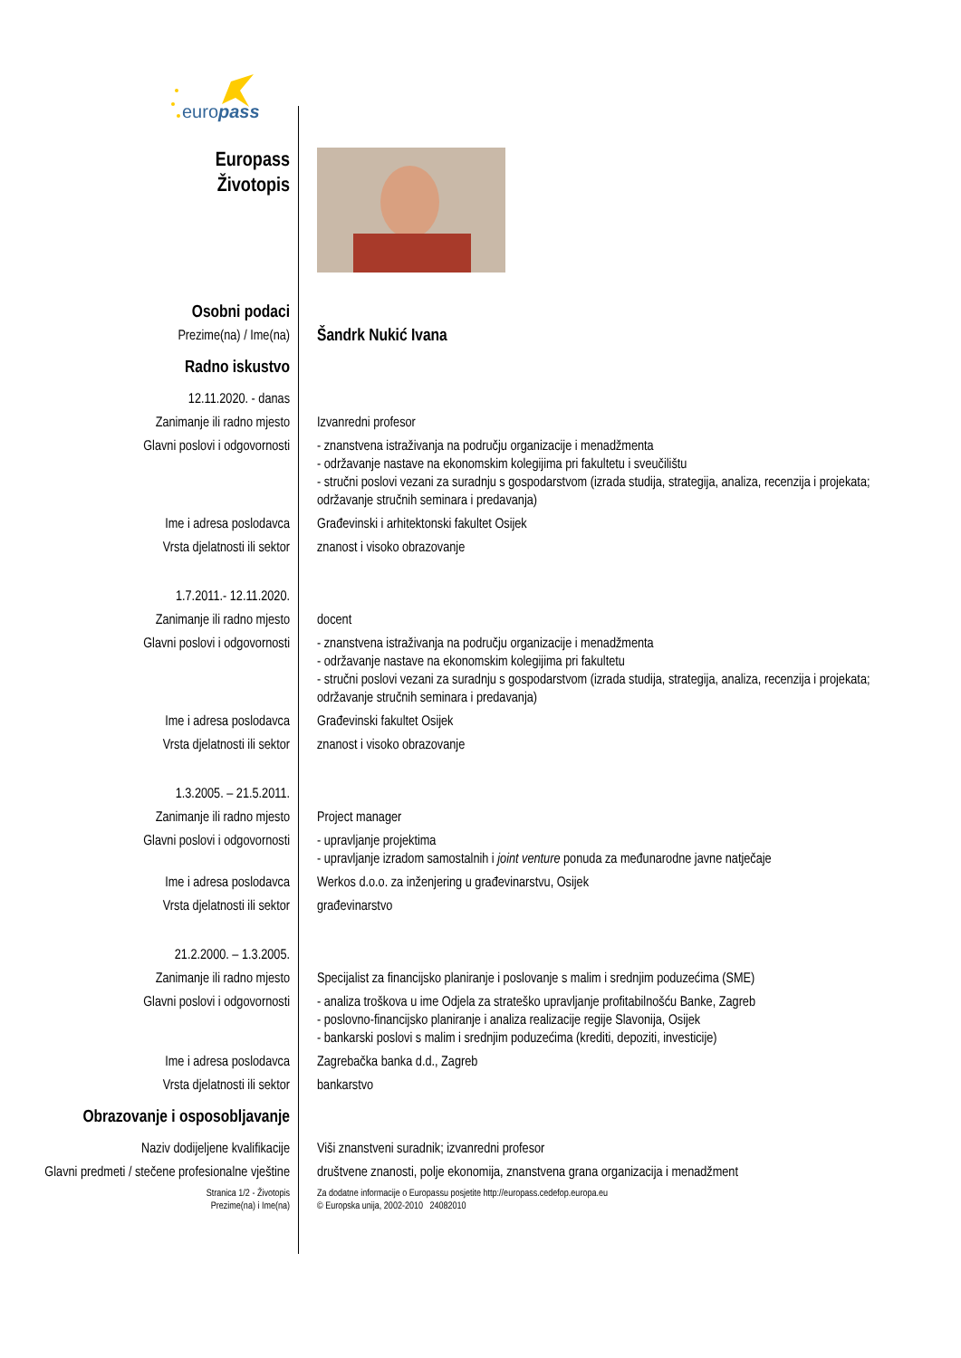europass
| Europass Životopis | |
| Osobni podaci | |
| Prezime(na) / Ime(na) | Šandrk Nukić Ivana |
| Radno iskustvo | |
| 12.11.2020. - danas | |
| Zanimanje ili radno mjesto | Izvanredni profesor |
| Glavni poslovi i odgovornosti | - znanstvena istraživanja na području organizacije i menadžmenta - održavanje nastave na ekonomskim kolegijima pri fakultetu i sveučilištu - stručni poslovi vezani za suradnju s gospodarstvom (izrada studija, strategija, analiza, recenzija i projekata; održavanje stručnih seminara i predavanja) |
| Ime i adresa poslodavca | Građevinski i arhitektonski fakultet Osijek |
| Vrsta djelatnosti ili sektor | znanost i visoko obrazovanje |
| 1.7.2011.- 12.11.2020. | |
| Zanimanje ili radno mjesto | docent |
| Glavni poslovi i odgovornosti | - znanstvena istraživanja na području organizacije i menadžmenta - održavanje nastave na ekonomskim kolegijima pri fakultetu - stručni poslovi vezani za suradnju s gospodarstvom (izrada studija, strategija, analiza, recenzija i projekata; održavanje stručnih seminara i predavanja) |
| Ime i adresa poslodavca | Građevinski fakultet Osijek |
| Vrsta djelatnosti ili sektor | znanost i visoko obrazovanje |
| 1.3.2005. – 21.5.2011. | |
| Zanimanje ili radno mjesto | Project manager |
| Glavni poslovi i odgovornosti | - upravljanje projektima - upravljanje izradom samostalnih i joint venture ponuda za međunarodne javne natječaje |
| Ime i adresa poslodavca | Werkos d.o.o. za inženjering u građevinarstvu, Osijek |
| Vrsta djelatnosti ili sektor | građevinarstvo |
| 21.2.2000. – 1.3.2005. | |
| Zanimanje ili radno mjesto | Specijalist za financijsko planiranje i poslovanje s malim i srednjim poduzećima (SME) |
| Glavni poslovi i odgovornosti | - analiza troškova u ime Odjela za strateško upravljanje profitabilnošću Banke, Zagreb - poslovno-financijsko planiranje i analiza realizacije regije Slavonija, Osijek - bankarski poslovi s malim i srednjim poduzećima (krediti, depoziti, investicije) |
| Ime i adresa poslodavca | Zagrebačka banka d.d., Zagreb |
| Vrsta djelatnosti ili sektor | bankarstvo |
| Obrazovanje i osposobljavanje | |
| Naziv dodijeljene kvalifikacije | Viši znanstveni suradnik; izvanredni profesor |
| Glavni predmeti / stečene profesionalne vještine | društvene znanosti, polje ekonomija, znanstvena grana organizacija i menadžment |
| Stranica 1/2 - Životopis Prezime(na) i Ime(na) | Za dodatne informacije o Europassu posjetite http://europass.cedefop.europa.eu © Europska unija, 2002-2010 24082010 |